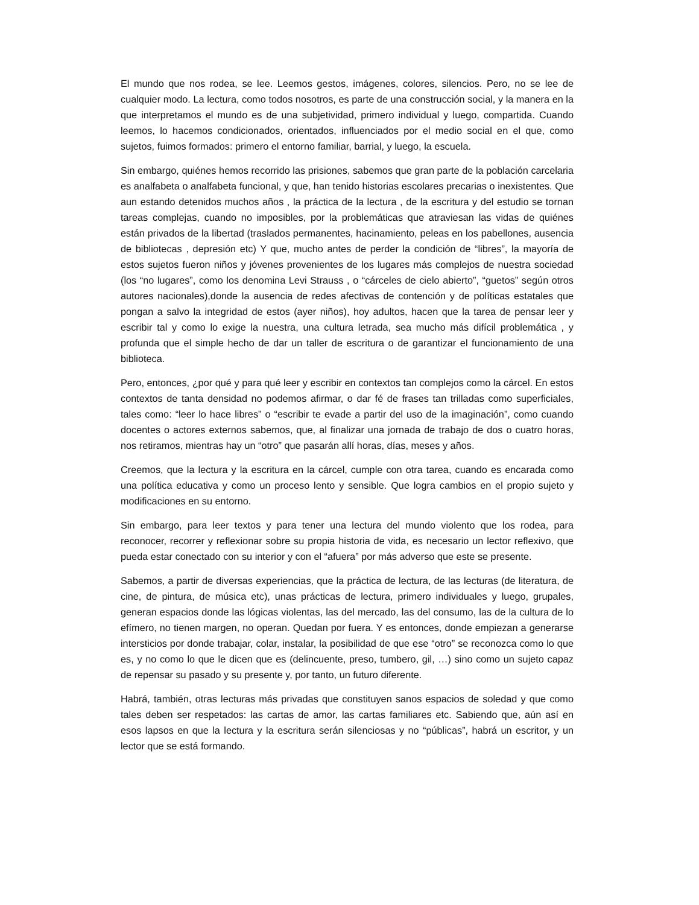El mundo que nos rodea, se lee. Leemos gestos, imágenes, colores, silencios. Pero, no se lee de cualquier modo. La lectura, como todos nosotros, es parte de una construcción social, y la manera en la que interpretamos el mundo es de una subjetividad, primero individual y luego, compartida. Cuando leemos, lo hacemos condicionados, orientados, influenciados por el medio social en el que, como sujetos, fuimos formados: primero el entorno familiar, barrial, y luego, la escuela.
Sin embargo, quiénes hemos recorrido las prisiones, sabemos que gran parte de la población carcelaria es analfabeta o analfabeta funcional, y que, han tenido historias escolares precarias o inexistentes. Que aun estando detenidos muchos años , la práctica de la lectura , de la escritura y del estudio se tornan tareas complejas, cuando no imposibles, por la problemáticas que atraviesan las vidas de quiénes están privados de la libertad (traslados permanentes, hacinamiento, peleas en los pabellones, ausencia de bibliotecas , depresión etc) Y que, mucho antes de perder la condición de “libres”, la mayoría de estos sujetos fueron niños y jóvenes provenientes de los lugares más complejos de nuestra sociedad (los “no lugares”, como los denomina Levi Strauss , o “cárceles de cielo abierto”, “guetos” según otros autores nacionales),donde la ausencia de redes afectivas de contención y de políticas estatales que pongan a salvo la integridad de estos (ayer niños), hoy adultos, hacen que la tarea de pensar leer y escribir tal y como lo exige la nuestra, una cultura letrada, sea mucho más difícil problemática , y profunda que el simple hecho de dar un taller de escritura o de garantizar el funcionamiento de una biblioteca.
Pero, entonces, ¿por qué y para qué leer y escribir en contextos tan complejos como la cárcel. En estos contextos de tanta densidad no podemos afirmar, o dar fé de frases tan trilladas como superficiales, tales como: “leer lo hace libres” o “escribir te evade a partir del uso de la imaginación”, como cuando docentes o actores externos sabemos, que, al finalizar una jornada de trabajo de dos o cuatro horas, nos retiramos, mientras hay un “otro” que pasarán allí horas, días, meses y años.
Creemos, que la lectura y la escritura en la cárcel, cumple con otra tarea, cuando es encarada como una política educativa y como un proceso lento y sensible. Que logra cambios en el propio sujeto y modificaciones en su entorno.
Sin embargo, para leer textos y para tener una lectura del mundo violento que los rodea, para reconocer, recorrer y reflexionar sobre su propia historia de vida, es necesario un lector reflexivo, que pueda estar conectado con su interior y con el “afuera” por más adverso que este se presente.
Sabemos, a partir de diversas experiencias, que la práctica de lectura, de las lecturas (de literatura, de cine, de pintura, de música etc), unas prácticas de lectura, primero individuales y luego, grupales, generan espacios donde las lógicas violentas, las del mercado, las del consumo, las de la cultura de lo efímero, no tienen margen, no operan. Quedan por fuera. Y es entonces, donde empiezan a generarse intersticios por donde trabajar, colar, instalar, la posibilidad de que ese “otro” se reconozca como lo que es, y no como lo que le dicen que es (delincuente, preso, tumbero, gil, …) sino como un sujeto capaz de repensar su pasado y su presente y, por tanto, un futuro diferente.
Habrá, también, otras lecturas más privadas que constituyen sanos espacios de soledad y que como tales deben ser respetados: las cartas de amor, las cartas familiares etc. Sabiendo que, aún así en esos lapsos en que la lectura y la escritura serán silenciosas y no “públicas”, habrá un escritor, y un lector que se está formando.